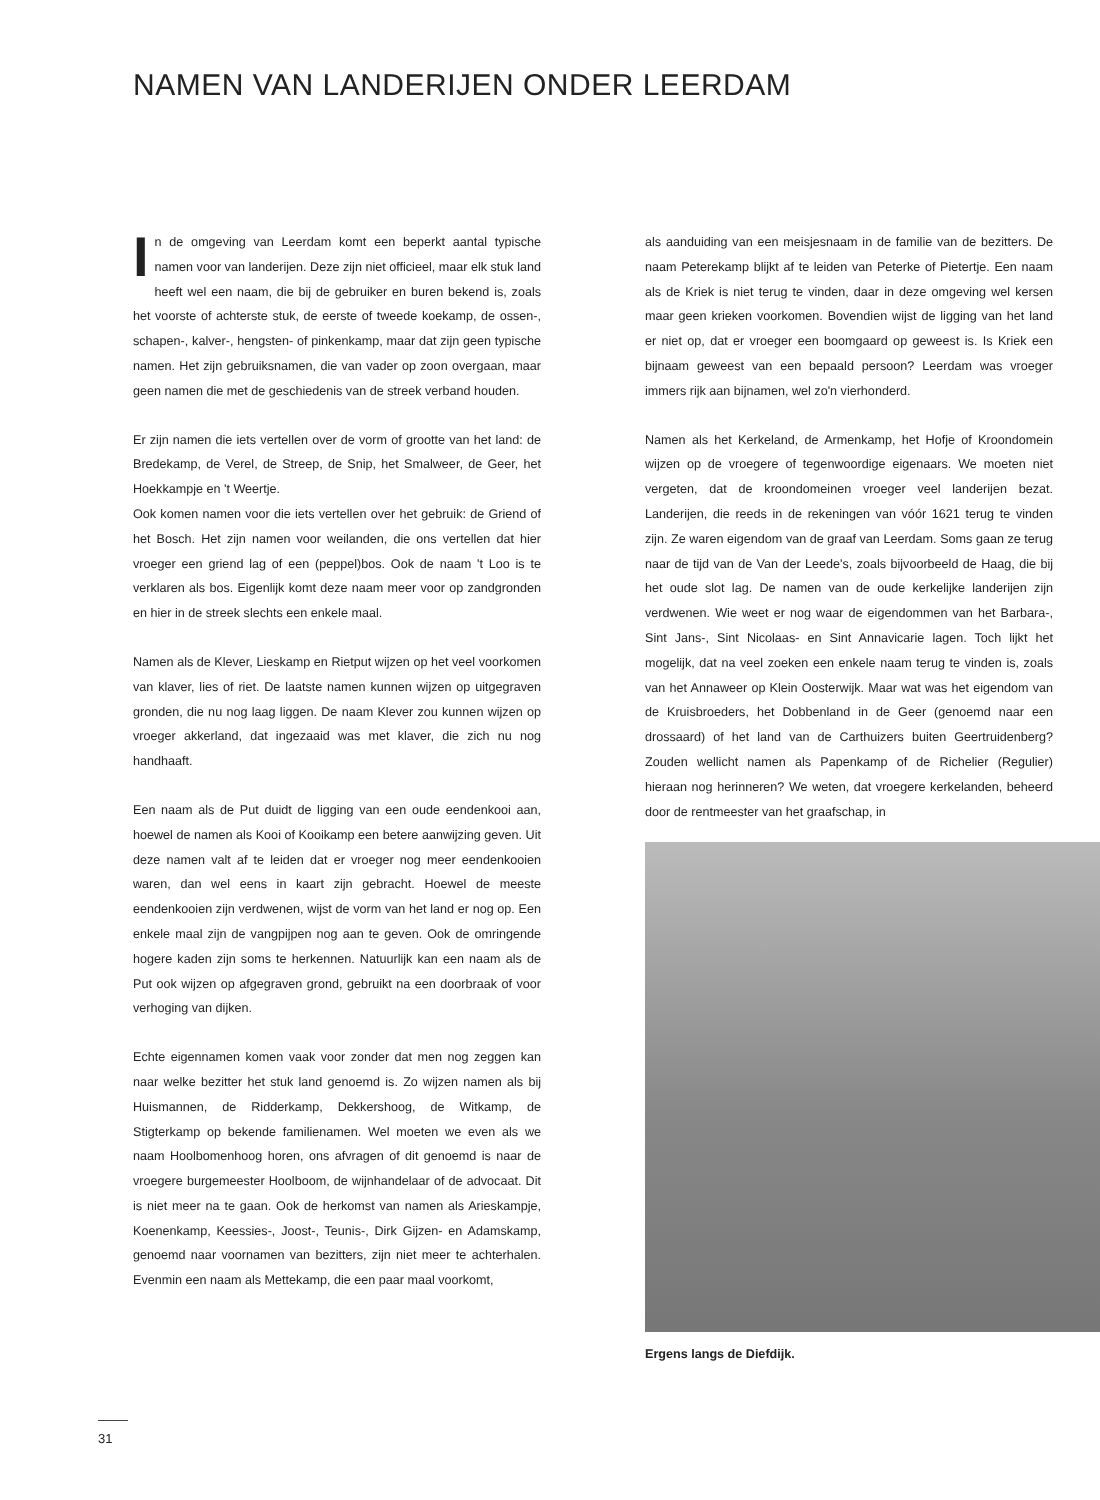NAMEN VAN LANDERIJEN ONDER LEERDAM
In de omgeving van Leerdam komt een beperkt aantal typische namen voor van landerijen. Deze zijn niet officieel, maar elk stuk land heeft wel een naam, die bij de gebruiker en buren bekend is, zoals het voorste of achterste stuk, de eerste of tweede koekamp, de ossen-, schapen-, kalver-, hengsten- of pinkenkamp, maar dat zijn geen typische namen. Het zijn gebruiksnamen, die van vader op zoon overgaan, maar geen namen die met de geschiedenis van de streek verband houden.
Er zijn namen die iets vertellen over de vorm of grootte van het land: de Bredekamp, de Verel, de Streep, de Snip, het Smalweer, de Geer, het Hoekkampje en 't Weertje.
Ook komen namen voor die iets vertellen over het gebruik: de Griend of het Bosch. Het zijn namen voor weilanden, die ons vertellen dat hier vroeger een griend lag of een (peppel)bos. Ook de naam 't Loo is te verklaren als bos. Eigenlijk komt deze naam meer voor op zandgronden en hier in de streek slechts een enkele maal.
Namen als de Klever, Lieskamp en Rietput wijzen op het veel voorkomen van klaver, lies of riet. De laatste namen kunnen wijzen op uitgegraven gronden, die nu nog laag liggen. De naam Klever zou kunnen wijzen op vroeger akkerland, dat ingezaaid was met klaver, die zich nu nog handhaaft.
Een naam als de Put duidt de ligging van een oude eendenkooi aan, hoewel de namen als Kooi of Kooikamp een betere aanwijzing geven. Uit deze namen valt af te leiden dat er vroeger nog meer eendenkooien waren, dan wel eens in kaart zijn gebracht. Hoewel de meeste eendenkooien zijn verdwenen, wijst de vorm van het land er nog op. Een enkele maal zijn de vangpijpen nog aan te geven. Ook de omringende hogere kaden zijn soms te herkennen. Natuurlijk kan een naam als de Put ook wijzen op afgegraven grond, gebruikt na een doorbraak of voor verhoging van dijken.
Echte eigennamen komen vaak voor zonder dat men nog zeggen kan naar welke bezitter het stuk land genoemd is. Zo wijzen namen als bij Huismannen, de Ridderkamp, Dekkershoog, de Witkamp, de Stigterkamp op bekende familienamen. Wel moeten we even als we naam Hoolbomenhoog horen, ons afvragen of dit genoemd is naar de vroegere burgemeester Hoolboom, de wijnhandelaar of de advocaat. Dit is niet meer na te gaan. Ook de herkomst van namen als Arieskampje, Koenenkamp, Keessies-, Joost-, Teunis-, Dirk Gijzen- en Adamskamp, genoemd naar voornamen van bezitters, zijn niet meer te achterhalen. Evenmin een naam als Mettekamp, die een paar maal voorkomt,
als aanduiding van een meisjesnaam in de familie van de bezitters. De naam Peterekamp blijkt af te leiden van Peterke of Pietertje. Een naam als de Kriek is niet terug te vinden, daar in deze omgeving wel kersen maar geen krieken voorkomen. Bovendien wijst de ligging van het land er niet op, dat er vroeger een boomgaard op geweest is. Is Kriek een bijnaam geweest van een bepaald persoon? Leerdam was vroeger immers rijk aan bijnamen, wel zo'n vierhonderd.
Namen als het Kerkeland, de Armenkamp, het Hofje of Kroondomein wijzen op de vroegere of tegenwoordige eigenaars. We moeten niet vergeten, dat de kroondomeinen vroeger veel landerijen bezat. Landerijen, die reeds in de rekeningen van vóór 1621 terug te vinden zijn. Ze waren eigendom van de graaf van Leerdam. Soms gaan ze terug naar de tijd van de Van der Leede's, zoals bijvoorbeeld de Haag, die bij het oude slot lag. De namen van de oude kerkelijke landerijen zijn verdwenen. Wie weet er nog waar de eigendommen van het Barbara-, Sint Jans-, Sint Nicolaas- en Sint Annavicarie lagen. Toch lijkt het mogelijk, dat na veel zoeken een enkele naam terug te vinden is, zoals van het Annaweer op Klein Oosterwijk. Maar wat was het eigendom van de Kruisbroeders, het Dobbenland in de Geer (genoemd naar een drossaard) of het land van de Carthuizers buiten Geertruidenberg? Zouden wellicht namen als Papenkamp of de Richelier (Regulier) hieraan nog herinneren? We weten, dat vroegere kerkelanden, beheerd door de rentmeester van het graafschap, in
Ergens langs de Diefdijk.
31